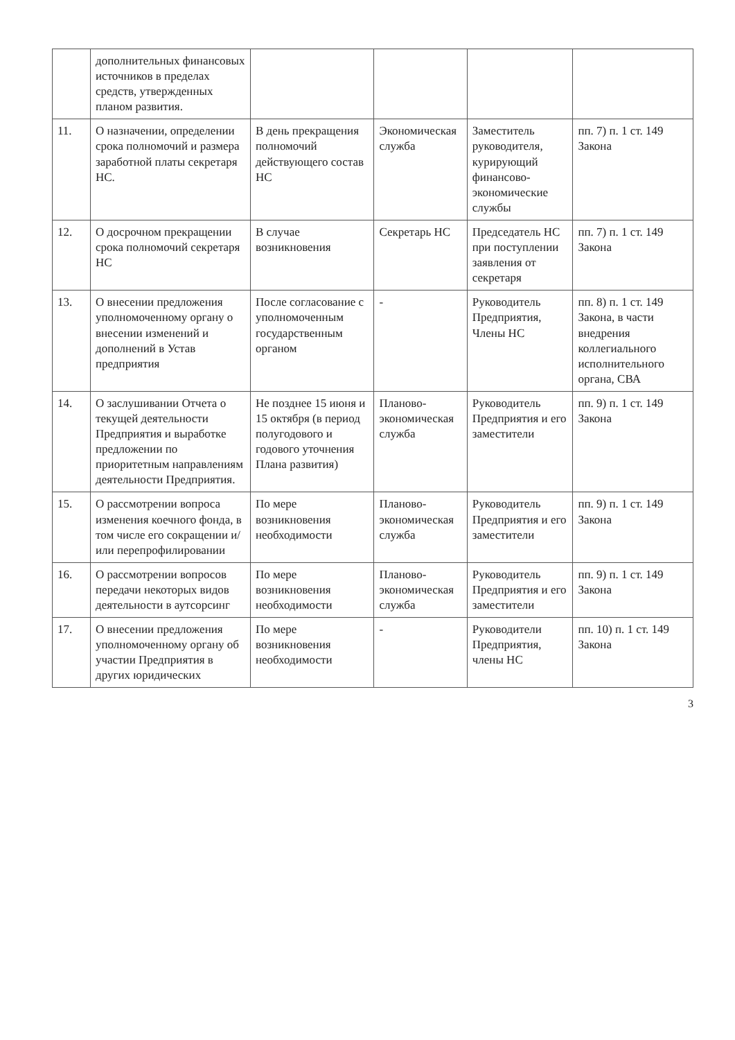| | дополнительных финансовых источников в пределах средств, утвержденных планом развития. | | | | |
| 11. | О назначении, определении срока полномочий и размера заработной платы секретаря НС. | В день прекращения полномочий действующего состав НС | Экономическая служба | Заместитель руководителя, курирующий финансово-экономические службы | пп. 7) п. 1 ст. 149 Закона |
| 12. | О досрочном прекращении срока полномочий секретаря НС | В случае возникновения | Секретарь НС | Председатель НС при поступлении заявления от секретаря | пп. 7) п. 1 ст. 149 Закона |
| 13. | О внесении предложения уполномоченному органу о внесении изменений и дополнений в Устав предприятия | После согласование с уполномоченным государственным органом | - | Руководитель Предприятия, Члены НС | пп. 8) п. 1 ст. 149 Закона, в части внедрения коллегиального исполнительного органа, СВА |
| 14. | О заслушивании Отчета о текущей деятельности Предприятия и выработке предложении по приоритетным направлениям деятельности Предприятия. | Не позднее 15 июня и 15 октября (в период полугодового и годового уточнения Плана развития) | Планово-экономическая служба | Руководитель Предприятия и его заместители | пп. 9) п. 1 ст. 149 Закона |
| 15. | О рассмотрении вопроса изменения коечного фонда, в том числе его сокращении и/или перепрофилировании | По мере возникновения необходимости | Планово-экономическая служба | Руководитель Предприятия и его заместители | пп. 9) п. 1 ст. 149 Закона |
| 16. | О рассмотрении вопросов передачи некоторых видов деятельности в аутсорсинг | По мере возникновения необходимости | Планово-экономическая служба | Руководитель Предприятия и его заместители | пп. 9) п. 1 ст. 149 Закона |
| 17. | О внесении предложения уполномоченному органу об участии Предприятия в других юридических | По мере возникновения необходимости | - | Руководители Предприятия, члены НС | пп. 10) п. 1 ст. 149 Закона |
3